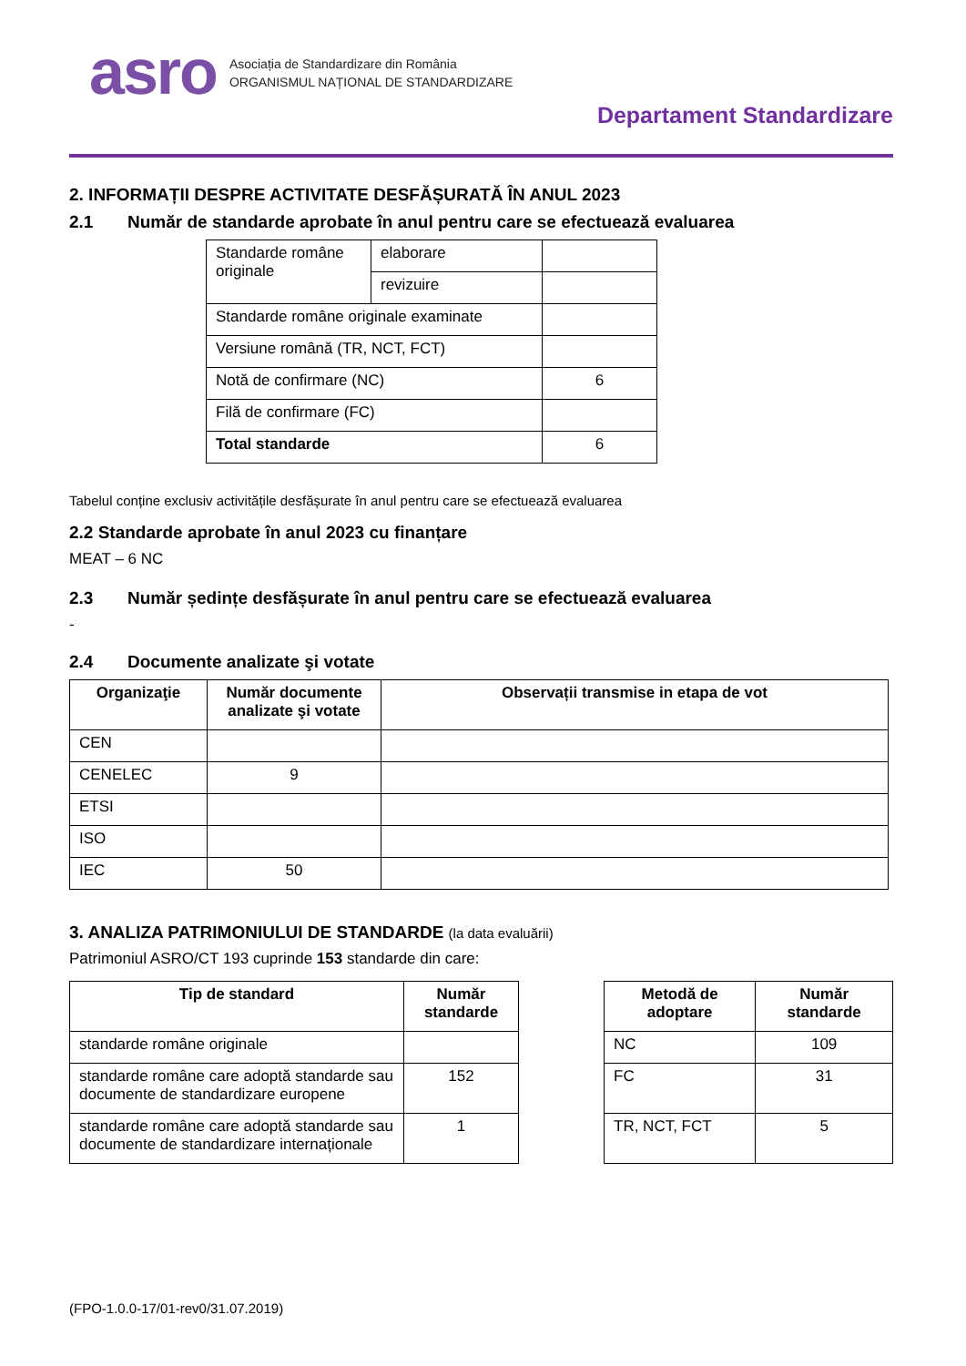asro
Asociația de Standardizare din România
ORGANISMUL NAȚIONAL DE STANDARDIZARE
Departament Standardizare
2. INFORMAȚII DESPRE ACTIVITATE DESFĂȘURATĂ ÎN ANUL 2023
2.1 Număr de standarde aprobate în anul pentru care se efectuează evaluarea
| Standarde române originale | elaborare | |
| | revizuire | |
| Standarde române originale examinate | | |
| Versiune română (TR, NCT, FCT) | | |
| Notă de confirmare (NC) | | 6 |
| Filă de confirmare (FC) | | |
| Total standarde | | 6 |
Tabelul conține exclusiv activitățile desfășurate în anul pentru care se efectuează evaluarea
2.2 Standarde aprobate în anul 2023 cu finanțare
MEAT – 6 NC
2.3 Număr ședințe desfășurate în anul pentru care se efectuează evaluarea
-
2.4 Documente analizate şi votate
| Organizaţie | Număr documente analizate şi votate | Observații transmise in etapa de vot |
| --- | --- | --- |
| CEN | | |
| CENELEC | 9 | |
| ETSI | | |
| ISO | | |
| IEC | 50 | |
3. ANALIZA PATRIMONIULUI DE STANDARDE (la data evaluării)
Patrimoniul ASRO/CT 193 cuprinde 153 standarde din care:
| Tip de standard | Număr standarde |
| --- | --- |
| standarde române originale | |
| standarde române care adoptă standarde sau documente de standardizare europene | 152 |
| standarde române care adoptă standarde sau documente de standardizare internaționale | 1 |
| Metodă de adoptare | Număr standarde |
| --- | --- |
| NC | 109 |
| FC | 31 |
| TR, NCT, FCT | 5 |
(FPO-1.0.0-17/01-rev0/31.07.2019)